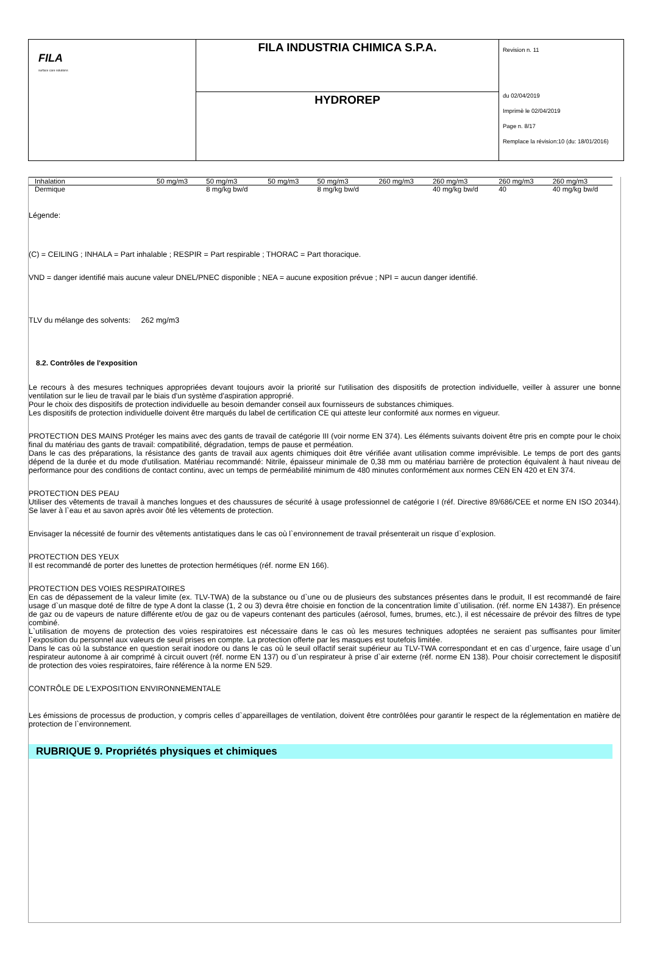| FILA surface care solutions | FILA INDUSTRIA CHIMICA S.P.A. | Revision n. 11 du 02/04/2019 Imprimè le 02/04/2019 Page n. 8/17 Remplace la révision:10 (du: 18/01/2016) |
| | HYDROREP | |
| Inhalation | 50 mg/m3 | 50 mg/m3 | 50 mg/m3 | 50 mg/m3 | 260 mg/m3 | 260 mg/m3 | 260 mg/m3 | 260 mg/m3 |
| Dermique | | 8 mg/kg bw/d | | 8 mg/kg bw/d | | 40 mg/kg bw/d | 40 | 40 mg/kg bw/d |
Légende:
(C) = CEILING ; INHALA = Part inhalable ; RESPIR = Part respirable ; THORAC = Part thoracique.
VND = danger identifié mais aucune valeur DNEL/PNEC disponible ; NEA = aucune exposition prévue ; NPI = aucun danger identifié.
TLV du mélange des solvents: 262 mg/m3
8.2. Contrôles de l'exposition
Le recours à des mesures techniques appropriées devant toujours avoir la priorité sur l'utilisation des dispositifs de protection individuelle, veiller à assurer une bonne ventilation sur le lieu de travail par le biais d'un système d'aspiration approprié.
Pour le choix des dispositifs de protection individuelle au besoin demander conseil aux fournisseurs de substances chimiques.
Les dispositifs de protection individuelle doivent être marqués du label de certification CE qui atteste leur conformité aux normes en vigueur.
PROTECTION DES MAINS Protéger les mains avec des gants de travail de catégorie III (voir norme EN 374). Les éléments suivants doivent être pris en compte pour le choix final du matériau des gants de travail: compatibilité, dégradation, temps de pause et perméation.
Dans le cas des préparations, la résistance des gants de travail aux agents chimiques doit être vérifiée avant utilisation comme imprévisible. Le temps de port des gants dépend de la durée et du mode d'utilisation. Matériau recommandé: Nitrile, épaisseur minimale de 0,38 mm ou matériau barrière de protection équivalent à haut niveau de performance pour des conditions de contact continu, avec un temps de perméabilité minimum de 480 minutes conformément aux normes CEN EN 420 et EN 374.
PROTECTION DES PEAU
Utiliser des vêtements de travail à manches longues et des chaussures de sécurité à usage professionnel de catégorie I (réf. Directive 89/686/CEE et norme EN ISO 20344). Se laver à l`eau et au savon après avoir ôté les vêtements de protection.
Envisager la nécessité de fournir des vêtements antistatiques dans le cas où l`environnement de travail présenterait un risque d`explosion.
PROTECTION DES YEUX
Il est recommandé de porter des lunettes de protection hermétiques (réf. norme EN 166).
PROTECTION DES VOIES RESPIRATOIRES
En cas de dépassement de la valeur limite (ex. TLV-TWA) de la substance ou d`une ou de plusieurs des substances présentes dans le produit, Il est recommandé de faire usage d`un masque doté de filtre de type A dont la classe (1, 2 ou 3) devra être choisie en fonction de la concentration limite d`utilisation. (réf. norme EN 14387). En présence de gaz ou de vapeurs de nature différente et/ou de gaz ou de vapeurs contenant des particules (aérosol, fumes, brumes, etc.), il est nécessaire de prévoir des filtres de type combiné.
L`utilisation de moyens de protection des voies respiratoires est nécessaire dans le cas où les mesures techniques adoptées ne seraient pas suffisantes pour limiter l`exposition du personnel aux valeurs de seuil prises en compte. La protection offerte par les masques est toutefois limitée.
Dans le cas où la substance en question serait inodore ou dans le cas où le seuil olfactif serait supérieur au TLV-TWA correspondant et en cas d`urgence, faire usage d`un respirateur autonome à air comprimé à circuit ouvert (réf. norme EN 137) ou d`un respirateur à prise d`air externe (réf. norme EN 138). Pour choisir correctement le dispositif de protection des voies respiratoires, faire référence à la norme EN 529.
CONTRÔLE DE L'EXPOSITION ENVIRONNEMENTALE
Les émissions de processus de production, y compris celles d`appareillages de ventilation, doivent être contrôlées pour garantir le respect de la réglementation en matière de protection de l`environnement.
RUBRIQUE 9. Propriétés physiques et chimiques